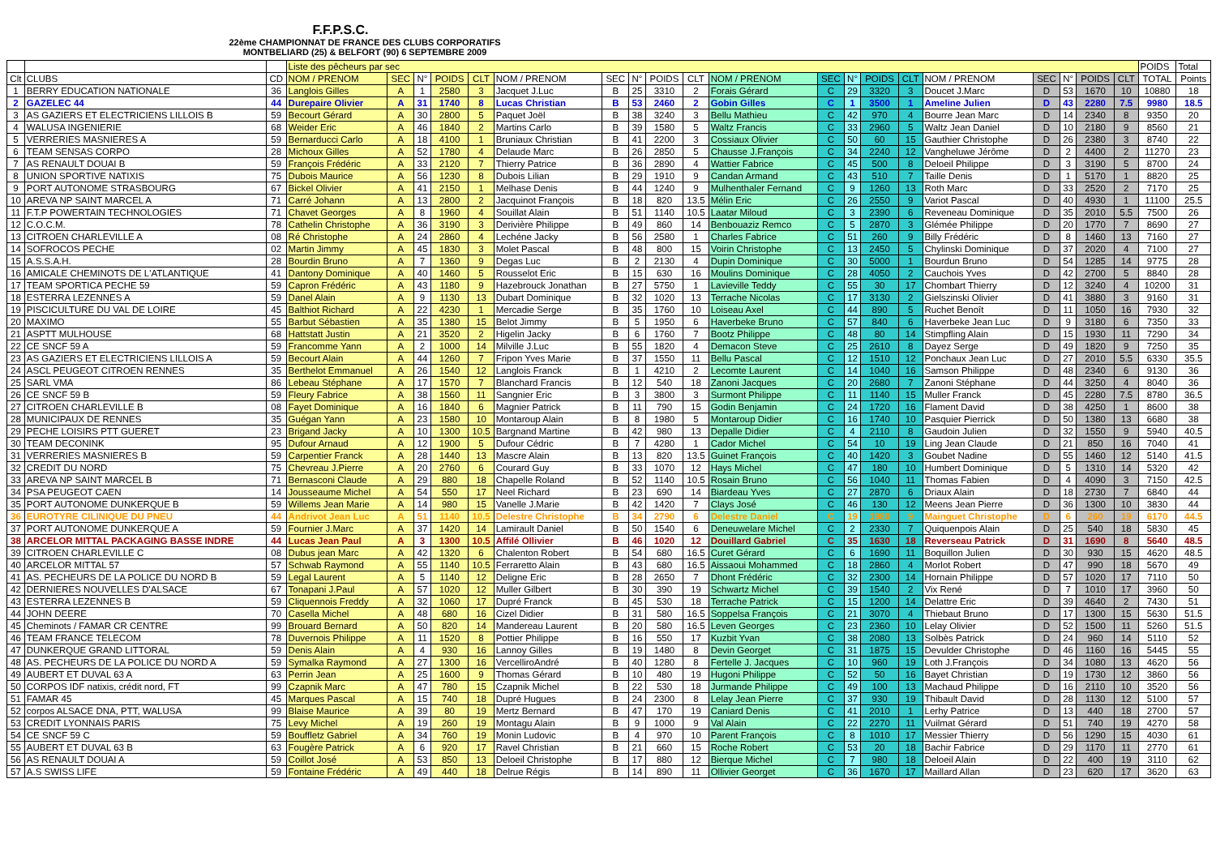F.F.P.S.C.
22ème CHAMPIONNAT DE FRANCE DES CLUBS CORPORATIFS
MONTBELIARD (25) & BELFORT (90) 6 SEPTEMBRE 2009
| | | | Liste des pêcheurs par sec | | | | | | | | | | | | | | | | | | | | POIDS | Total |
| --- | --- | --- | --- | --- | --- | --- | --- | --- | --- | --- | --- | --- | --- | --- | --- | --- | --- | --- | --- | --- | --- | --- | --- | --- |
| Clt | CLUBS | CD | NOM / PRENOM | SEC | N° | POIDS | CLT | NOM / PRENOM | SEC | N° | POIDS | CLT | NOM / PRENOM | SEC | N° | POIDS | CLT | NOM / PRENOM | SEC | N° | POIDS | CLT | TOTAL | Points |
| 1 | BERRY EDUCATION NATIONALE | 36 | Langlois Gilles | A | 1 | 2580 | 3 | Jacquet J.Luc | B | 25 | 3310 | 2 | Forais Gérard | C | 29 | 3320 | 3 | Doucet J.Marc | D | 53 | 1670 | 10 | 10880 | 18 |
| 2 | GAZELEC 44 | 44 | Durepaire Olivier | A | 31 | 1740 | 8 | Lucas Christian | B | 53 | 2460 | 2 | Gobin Gilles | C | 1 | 3500 | 1 | Ameline Julien | D | 43 | 2280 | 7.5 | 9980 | 18.5 |
| 3 | AS GAZIERS ET ELECTRICIENS LILLOIS B | 59 | Becourt Gérard | A | 30 | 2800 | 5 | Paquet Joël | B | 38 | 3240 | 3 | Bellu Mathieu | C | 42 | 970 | 4 | Bourre Jean Marc | D | 14 | 2340 | 8 | 9350 | 20 |
| 4 | WALUSA INGENIERIE | 68 | Weider Eric | A | 46 | 1840 | 2 | Martins Carlo | B | 39 | 1580 | 5 | Waltz Francis | C | 33 | 2960 | 5 | Waltz Jean Daniel | D | 10 | 2180 | 9 | 8560 | 21 |
| 5 | VERRERIES MASNIERES A | 59 | Bernarducci Carlo | A | 18 | 4100 | 1 | Bruniaux Christian | B | 41 | 2200 | 3 | Cossiaux Olivier | C | 50 | 60 | 15 | Gauthier Christophe | D | 26 | 2380 | 3 | 8740 | 22 |
| 6 | TEAM SENSAS CORPO | 28 | Michoux Gilles | A | 52 | 1780 | 4 | Delaude Marc | B | 26 | 2850 | 5 | Chausse J.François | C | 34 | 2240 | 12 | Vangheluwe Jérôme | D | 2 | 4400 | 2 | 11270 | 23 |
| 7 | AS RENAULT DOUAI B | 59 | François Frédéric | A | 33 | 2120 | 7 | Thierry Patrice | B | 36 | 2890 | 4 | Wattier Fabrice | C | 45 | 500 | 8 | Deloeil Philippe | D | 3 | 3190 | 5 | 8700 | 24 |
| 8 | UNION SPORTIVE NATIXIS | 75 | Dubois Maurice | A | 56 | 1230 | 8 | Dubois Lilian | B | 29 | 1910 | 9 | Candan Armand | C | 43 | 510 | 7 | Taille Denis | D | 1 | 5170 | 1 | 8820 | 25 |
| 9 | PORT AUTONOME STRASBOURG | 67 | Bickel Olivier | A | 41 | 2150 | 1 | Melhase Denis | B | 44 | 1240 | 9 | Mulhenthaler Fernand | C | 9 | 1260 | 13 | Roth Marc | D | 33 | 2520 | 2 | 7170 | 25 |
| 10 | AREVA NP SAINT MARCEL A | 71 | Carré Johann | A | 13 | 2800 | 2 | Jacquinot François | B | 18 | 820 | 13.5 | Mélin Eric | C | 26 | 2550 | 9 | Variot Pascal | D | 40 | 4930 | 1 | 11100 | 25.5 |
| 11 | F.T.P POWERTAIN TECHNOLOGIES | 71 | Chavet Georges | A | 8 | 1960 | 4 | Souillat Alain | B | 51 | 1140 | 10.5 | Laatar Miloud | C | 3 | 2390 | 6 | Reveneau Dominique | D | 35 | 2010 | 5.5 | 7500 | 26 |
| 12 | C.O.C.M. | 78 | Cathelin Christophe | A | 36 | 3190 | 3 | Derivière Philippe | B | 49 | 860 | 14 | Benbouaziz Remco | C | 5 | 2870 | 3 | Glémée Philippe | D | 20 | 1770 | 7 | 8690 | 27 |
| 13 | CITROEN CHARLEVILLE A | 08 | Ré Christophe | A | 24 | 2860 | 4 | Lechéne Jacky | B | 56 | 2580 | 1 | Charles Fabrice | C | 51 | 260 | 9 | Billy Frédéric | D | 8 | 1460 | 13 | 7160 | 27 |
| 14 | SOFROCOS PECHE | 02 | Martin Jimmy | A | 45 | 1830 | 3 | Molet Pascal | B | 48 | 800 | 15 | Voirin Christophe | C | 13 | 2450 | 5 | Chylinski Dominique | D | 37 | 2020 | 4 | 7100 | 27 |
| 15 | A.S.S.A.H. | 28 | Bourdin Bruno | A | 7 | 1360 | 9 | Degas Luc | B | 2 | 2130 | 4 | Dupin Dominique | C | 30 | 5000 | 1 | Bourdun Bruno | D | 54 | 1285 | 14 | 9775 | 28 |
| 16 | AMICALE CHEMINOTS DE L'ATLANTIQUE | 41 | Dantony Dominique | A | 40 | 1460 | 5 | Rousselot Eric | B | 15 | 630 | 16 | Moulins Dominique | C | 28 | 4050 | 2 | Cauchois Yves | D | 42 | 2700 | 5 | 8840 | 28 |
| 17 | TEAM SPORTICA PECHE 59 | 59 | Capron Frédéric | A | 43 | 1180 | 9 | Hazebrouck Jonathan | B | 27 | 5750 | 1 | Lavieville Teddy | C | 55 | 30 | 17 | Chombart Thierry | D | 12 | 3240 | 4 | 10200 | 31 |
| 18 | ESTERRA LEZENNES A | 59 | Danel Alain | A | 9 | 1130 | 13 | Dubart Dominique | B | 32 | 1020 | 13 | Terrache Nicolas | C | 17 | 3130 | 2 | Gielszinski Olivier | D | 41 | 3880 | 3 | 9160 | 31 |
| 19 | PISCICULTURE DU VAL DE LOIRE | 45 | Balthiot Richard | A | 22 | 4230 | 1 | Mercadie Serge | B | 35 | 1760 | 10 | Loiseau Axel | C | 44 | 890 | 5 | Ruchet Benoît | D | 11 | 1050 | 16 | 7930 | 32 |
| 20 | MAXIMO | 55 | Barbut Sébastien | A | 35 | 1380 | 15 | Belot Jimmy | B | 5 | 1950 | 6 | Haverbeke Bruno | C | 57 | 840 | 6 | Haverbeke Jean Luc | D | 9 | 3180 | 6 | 7350 | 33 |
| 21 | ASPTT MULHOUSE | 68 | Hattstatt Justin | A | 21 | 3520 | 2 | Higelin Jacky | B | 6 | 1760 | 7 | Bootz Philippe | C | 48 | 80 | 14 | Stimpfling Alain | D | 15 | 1930 | 11 | 7290 | 34 |
| 22 | CE SNCF 59 A | 59 | Francomme Yann | A | 2 | 1000 | 14 | Milville J.Luc | B | 55 | 1820 | 4 | Demacon Steve | C | 25 | 2610 | 8 | Dayez Serge | D | 49 | 1820 | 9 | 7250 | 35 |
| 23 | AS GAZIERS ET ELECTRICIENS LILLOIS A | 59 | Becourt Alain | A | 44 | 1260 | 7 | Fripon Yves Marie | B | 37 | 1550 | 11 | Bellu Pascal | C | 12 | 1510 | 12 | Ponchaux Jean Luc | D | 27 | 2010 | 5.5 | 6330 | 35.5 |
| 24 | ASCL PEUGEOT CITROEN RENNES | 35 | Berthelot Emmanuel | A | 26 | 1540 | 12 | Langlois Franck | B | 1 | 4210 | 2 | Lecomte Laurent | C | 14 | 1040 | 16 | Samson Philippe | D | 48 | 2340 | 6 | 9130 | 36 |
| 25 | SARL VMA | 86 | Lebeau Stéphane | A | 17 | 1570 | 7 | Blanchard Francis | B | 12 | 540 | 18 | Zanoni Jacques | C | 20 | 2680 | 7 | Zanoni Stéphane | D | 44 | 3250 | 4 | 8040 | 36 |
| 26 | CE SNCF 59 B | 59 | Fleury Fabrice | A | 38 | 1560 | 11 | Sangnier Eric | B | 3 | 3800 | 3 | Surmont Philippe | C | 11 | 1140 | 15 | Muller Franck | D | 45 | 2280 | 7.5 | 8780 | 36.5 |
| 27 | CITROEN CHARLEVILLE B | 08 | Fayet Dominique | A | 16 | 1840 | 6 | Magnier Patrick | B | 11 | 790 | 15 | Godin Benjamin | C | 24 | 1720 | 16 | Flament David | D | 38 | 4250 | 1 | 8600 | 38 |
| 28 | MUNICIPAUX DE RENNES | 35 | Guégan Yann | A | 23 | 1580 | 10 | Montaroup Alain | B | 8 | 1980 | 5 | Montaroup Didier | C | 16 | 1740 | 10 | Pasquier Pierrick | D | 50 | 1380 | 13 | 6680 | 38 |
| 29 | PECHE LOISIRS PTT GUERET | 23 | Brigand Jacky | A | 10 | 1300 | 10.5 | Bargnand Martine | B | 42 | 980 | 13 | Depalle Didier | C | 4 | 2110 | 8 | Gaudoin Julien | D | 32 | 1550 | 9 | 5940 | 40.5 |
| 30 | TEAM DECONINK | 95 | Dufour Arnaud | A | 12 | 1900 | 5 | Dufour Cédric | B | 7 | 4280 | 1 | Cador Michel | C | 54 | 10 | 19 | Ling Jean Claude | D | 21 | 850 | 16 | 7040 | 41 |
| 31 | VERRERIES MASNIERES B | 59 | Carpentier Franck | A | 28 | 1440 | 13 | Mascre Alain | B | 13 | 820 | 13.5 | Guinet François | C | 40 | 1420 | 3 | Goubet Nadine | D | 55 | 1460 | 12 | 5140 | 41.5 |
| 32 | CREDIT DU NORD | 75 | Chevreau J.Pierre | A | 20 | 2760 | 6 | Courard Guy | B | 33 | 1070 | 12 | Hays Michel | C | 47 | 180 | 10 | Humbert Dominique | D | 5 | 1310 | 14 | 5320 | 42 |
| 33 | AREVA NP SAINT MARCEL B | 71 | Bernasconi Claude | A | 29 | 880 | 18 | Chapelle Roland | B | 52 | 1140 | 10.5 | Rosain Bruno | C | 56 | 1040 | 11 | Thomas Fabien | D | 4 | 4090 | 3 | 7150 | 42.5 |
| 34 | PSA PEUGEOT CAEN | 14 | Jousseaume Michel | A | 54 | 550 | 17 | Neel Richard | B | 23 | 690 | 14 | Biardeau Yves | C | 27 | 2870 | 6 | Driaux Alain | D | 18 | 2730 | 7 | 6840 | 44 |
| 35 | PORT AUTONOME DUNKERQUE B | 59 | Willems Jean Marie | A | 14 | 980 | 15 | Vanelle J.Marie | B | 42 | 1420 | 7 | Clays José | C | 46 | 130 | 12 | Meens Jean Pierre | D | 36 | 1300 | 10 | 3830 | 44 |
| 36 | EUROTYRE CILINIQUE DU PNEU | 44 | Andrivot Jean Luc | A | 51 | 1140 | 10.5 | Delestre Christophe | B | 34 | 2790 | 6 | Delestre Daniel | C | 19 | 1980 | 9 | Mainguet Christophe | D | 6 | 260 | 19 | 6170 | 44.5 |
| 37 | PORT AUTONOME DUNKERQUE A | 59 | Fournier J.Marc | A | 37 | 1420 | 14 | Lamirault Daniel | B | 50 | 1540 | 6 | Deneuwelare Michel | C | 2 | 2330 | 7 | Quiquenpois Alain | D | 25 | 540 | 18 | 5830 | 45 |
| 38 | ARCELOR MITTAL PACKAGING BASSE INDRE | 44 | Lucas Jean Paul | A | 3 | 1300 | 10.5 | Affilé Ollivier | B | 46 | 1020 | 12 | Douillard Gabriel | C | 35 | 1630 | 18 | Reverseau Patrick | D | 31 | 1690 | 8 | 5640 | 48.5 |
| 39 | CITROEN CHARLEVILLE C | 08 | Dubus jean Marc | A | 42 | 1320 | 6 | Chalenton Robert | B | 54 | 680 | 16.5 | Curet Gérard | C | 6 | 1690 | 11 | Boquillon Julien | D | 30 | 930 | 15 | 4620 | 48.5 |
| 40 | ARCELOR MITTAL 57 | 57 | Schwab Raymond | A | 55 | 1140 | 10.5 | Ferraretto Alain | B | 43 | 680 | 16.5 | Aissaoui Mohammed | C | 18 | 2860 | 4 | Morlot Robert | D | 47 | 990 | 18 | 5670 | 49 |
| 41 | AS. PECHEURS DE LA POLICE DU NORD B | 59 | Legal Laurent | A | 5 | 1140 | 12 | Deligne Eric | B | 28 | 2650 | 7 | Dhont Frédéric | C | 32 | 2300 | 14 | Hornain Philippe | D | 57 | 1020 | 17 | 7110 | 50 |
| 42 | DERNIERES NOUVELLES D'ALSACE | 67 | Tonapani J.Paul | A | 57 | 1020 | 12 | Muller Gilbert | B | 30 | 390 | 19 | Schwartz Michel | C | 39 | 1540 | 2 | Vix René | D | 7 | 1010 | 17 | 3960 | 50 |
| 43 | ESTERRA LEZENNES B | 59 | Cliquennois Freddy | A | 32 | 1060 | 17 | Dupré Franck | B | 45 | 530 | 18 | Terrache Patrick | C | 15 | 1200 | 14 | Delattre Eric | D | 39 | 4640 | 2 | 7430 | 51 |
| 44 | JOHN DEERE | 70 | Casella Michel | A | 48 | 680 | 16 | Cizel Didier | B | 31 | 580 | 16.5 | Soppelsa François | C | 21 | 3070 | 4 | Thiebaut Bruno | D | 17 | 1300 | 15 | 5630 | 51.5 |
| 45 | Cheminots / FAMAR CR CENTRE | 99 | Brouard Bernard | A | 50 | 820 | 14 | Mandereau Laurent | B | 20 | 580 | 16.5 | Leven Georges | C | 23 | 2360 | 10 | Lelay Olivier | D | 52 | 1500 | 11 | 5260 | 51.5 |
| 46 | TEAM FRANCE TELECOM | 78 | Duvernois Philippe | A | 11 | 1520 | 8 | Pottier Philippe | B | 16 | 550 | 17 | Kuzbit Yvan | C | 38 | 2080 | 13 | Solbès Patrick | D | 24 | 960 | 14 | 5110 | 52 |
| 47 | DUNKERQUE GRAND LITTORAL | 59 | Denis Alain | A | 4 | 930 | 16 | Lannoy Gilles | B | 19 | 1480 | 8 | Devin Georget | C | 31 | 1875 | 15 | Devulder Christophe | D | 46 | 1160 | 16 | 5445 | 55 |
| 48 | AS. PECHEURS DE LA POLICE DU NORD A | 59 | Symalka Raymond | A | 27 | 1300 | 16 | VercelliroAndré | B | 40 | 1280 | 8 | Fertelle J. Jacques | C | 10 | 960 | 19 | Loth J.François | D | 34 | 1080 | 13 | 4620 | 56 |
| 49 | AUBERT ET DUVAL 63 A | 63 | Perrin Jean | A | 25 | 1600 | 9 | Thomas Gérard | B | 10 | 480 | 19 | Hugoni Philippe | C | 52 | 50 | 16 | Bayet Christian | D | 19 | 1730 | 12 | 3860 | 56 |
| 50 | CORPOS IDF natixis, crédit nord, FT | 99 | Czapnik Marc | A | 47 | 780 | 15 | Czapnik Michel | B | 22 | 530 | 18 | Jurmande Philippe | C | 49 | 100 | 13 | Machaud Philippe | D | 16 | 2110 | 10 | 3520 | 56 |
| 51 | FAMAR 45 | 45 | Marques Pascal | A | 15 | 740 | 18 | Dupré Hugues | B | 24 | 2300 | 8 | Lelay Jean Pierre | C | 37 | 930 | 19 | Thibault David | D | 28 | 1130 | 12 | 5100 | 57 |
| 52 | corpos ALSACE DNA, PTT, WALUSA | 99 | Blaise Maurice | A | 39 | 80 | 19 | Mertz Bernard | B | 47 | 170 | 19 | Caniard Denis | C | 41 | 2010 | 1 | Lerhy Patrice | D | 13 | 440 | 18 | 2700 | 57 |
| 53 | CREDIT LYONNAIS PARIS | 75 | Levy Michel | A | 19 | 260 | 19 | Montagu Alain | B | 9 | 1000 | 9 | Val Alain | C | 22 | 2270 | 11 | Vuilmat Gérard | D | 51 | 740 | 19 | 4270 | 58 |
| 54 | CE SNCF 59 C | 59 | Bouffletz Gabriel | A | 34 | 760 | 19 | Monin Ludovic | B | 4 | 970 | 10 | Parent François | C | 8 | 1010 | 17 | Messier Thierry | D | 56 | 1290 | 15 | 4030 | 61 |
| 55 | AUBERT ET DUVAL 63 B | 63 | Fougère Patrick | A | 6 | 920 | 17 | Ravel Christian | B | 21 | 660 | 15 | Roche Robert | C | 53 | 20 | 18 | Bachir Fabrice | D | 29 | 1170 | 11 | 2770 | 61 |
| 56 | AS RENAULT DOUAI A | 59 | Coillot José | A | 53 | 850 | 13 | Deloeil Christophe | B | 17 | 880 | 12 | Bierque Michel | C | 7 | 980 | 18 | Deloeil Alain | D | 22 | 400 | 19 | 3110 | 62 |
| 57 | A.S SWISS LIFE | 59 | Fontaine Frédéric | A | 49 | 440 | 18 | Delrue Régis | B | 14 | 890 | 11 | Ollivier Georget | C | 36 | 1670 | 17 | Maillard Allan | D | 23 | 620 | 17 | 3620 | 63 |